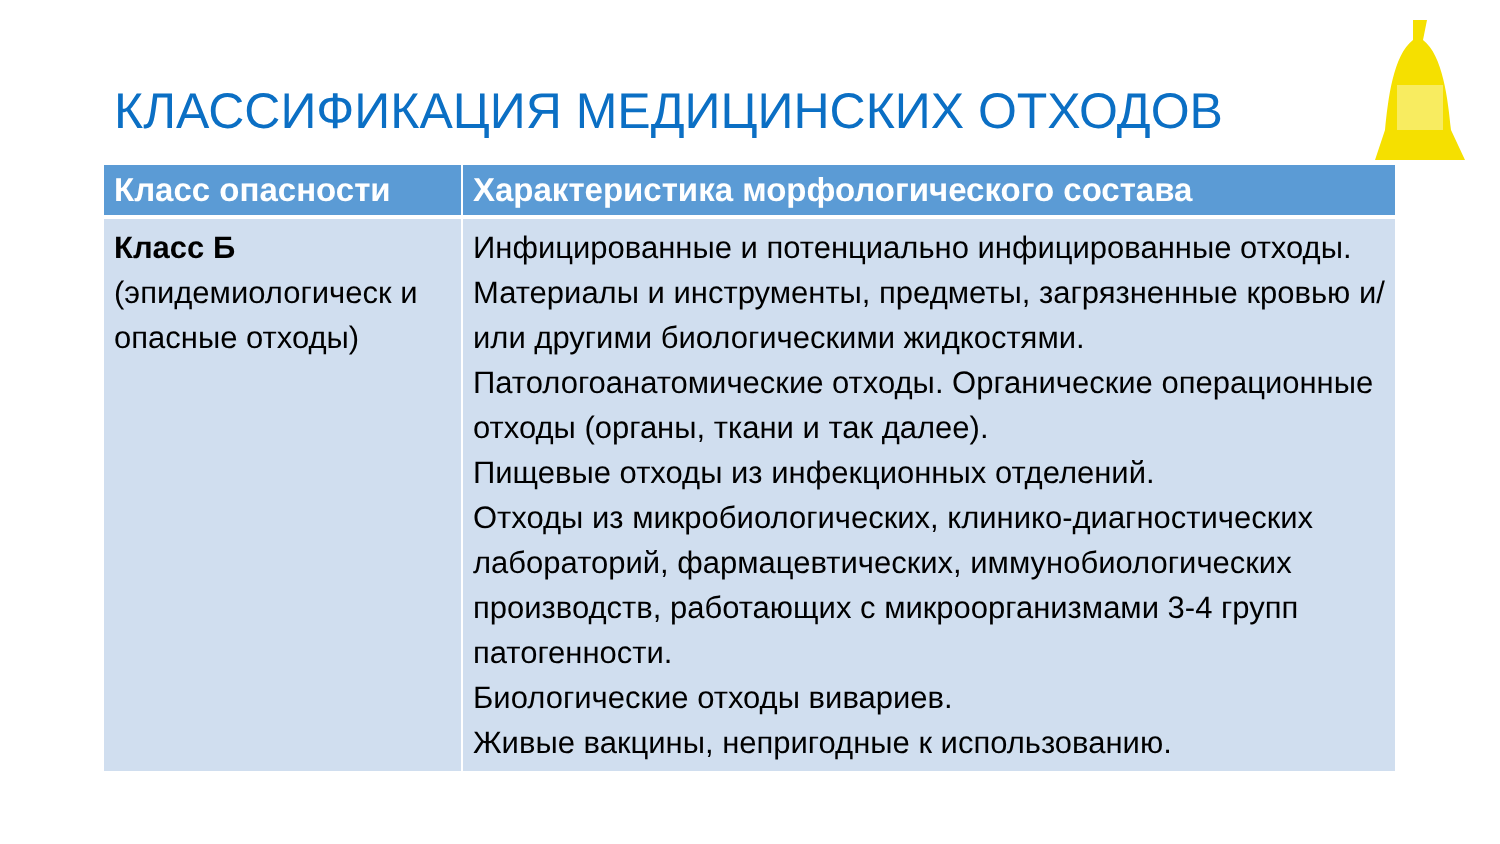КЛАССИФИКАЦИЯ МЕДИЦИНСКИХ ОТХОДОВ
| Класс опасности | Характеристика морфологического состава |
| --- | --- |
| Класс Б (эпидемиологическ и опасные отходы) | Инфицированные и потенциально инфицированные отходы. Материалы и инструменты, предметы, загрязненные кровью и/или другими биологическими жидкостями. Патологоанатомические отходы. Органические операционные отходы (органы, ткани и так далее). Пищевые отходы из инфекционных отделений. Отходы из микробиологических, клинико-диагностических лабораторий, фармацевтических, иммунобиологических производств, работающих с микроорганизмами 3-4 групп патогенности. Биологические отходы вивариев. Живые вакцины, непригодные к использованию. |